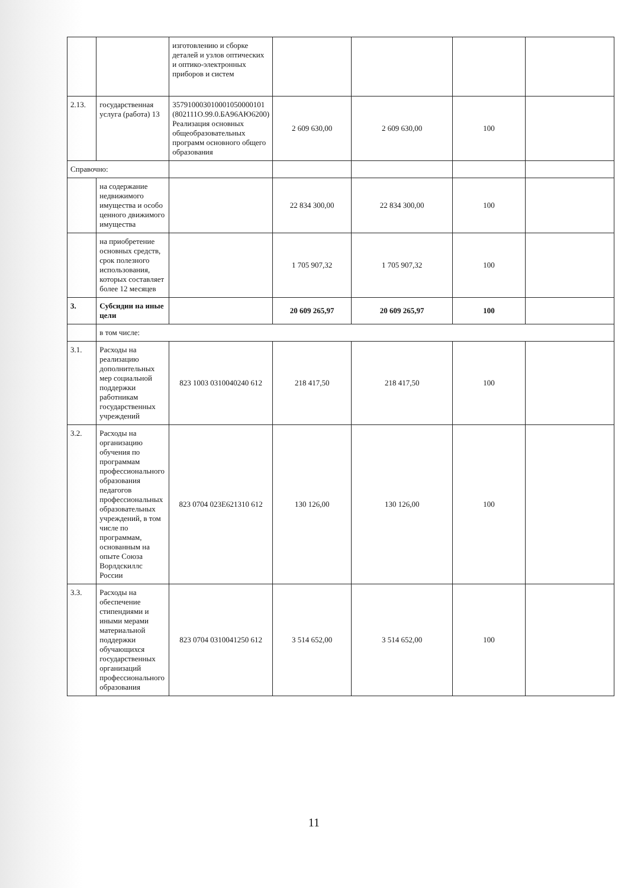| | | изготовлению и сборке деталей и узлов оптических и оптико-электронных приборов и систем | | | | |
| 2.13. | государственная услуга (работа) 13 | 357910003010001050000101 (802111О.99.0.БА96АЮ6200) Реализация основных общеобразовательных программ основного общего образования | 2 609 630,00 | 2 609 630,00 | 100 | |
| Справочно: | | | | | | |
| | на содержание недвижимого имущества и особо ценного движимого имущества | | 22 834 300,00 | 22 834 300,00 | 100 | |
| | на приобретение основных средств, срок полезного использования, которых составляет более 12 месяцев | | 1 705 907,32 | 1 705 907,32 | 100 | |
| 3. | Субсидии на иные цели | | 20 609 265,97 | 20 609 265,97 | 100 | |
| | в том числе: | | | | | |
| 3.1. | Расходы на реализацию дополнительных мер социальной поддержки работникам государственных учреждений | 823 1003 0310040240 612 | 218 417,50 | 218 417,50 | 100 | |
| 3.2. | Расходы на организацию обучения по программам профессионального образования педагогов профессиональных образовательных учреждений, в том числе по программам, основанным на опыте Союза Ворлдскиллс России | 823 0704 023Е621310 612 | 130 126,00 | 130 126,00 | 100 | |
| 3.3. | Расходы на обеспечение стипендиями и иными мерами материальной поддержки обучающихся государственных организаций профессионального образования | 823 0704 0310041250 612 | 3 514 652,00 | 3 514 652,00 | 100 | |
11